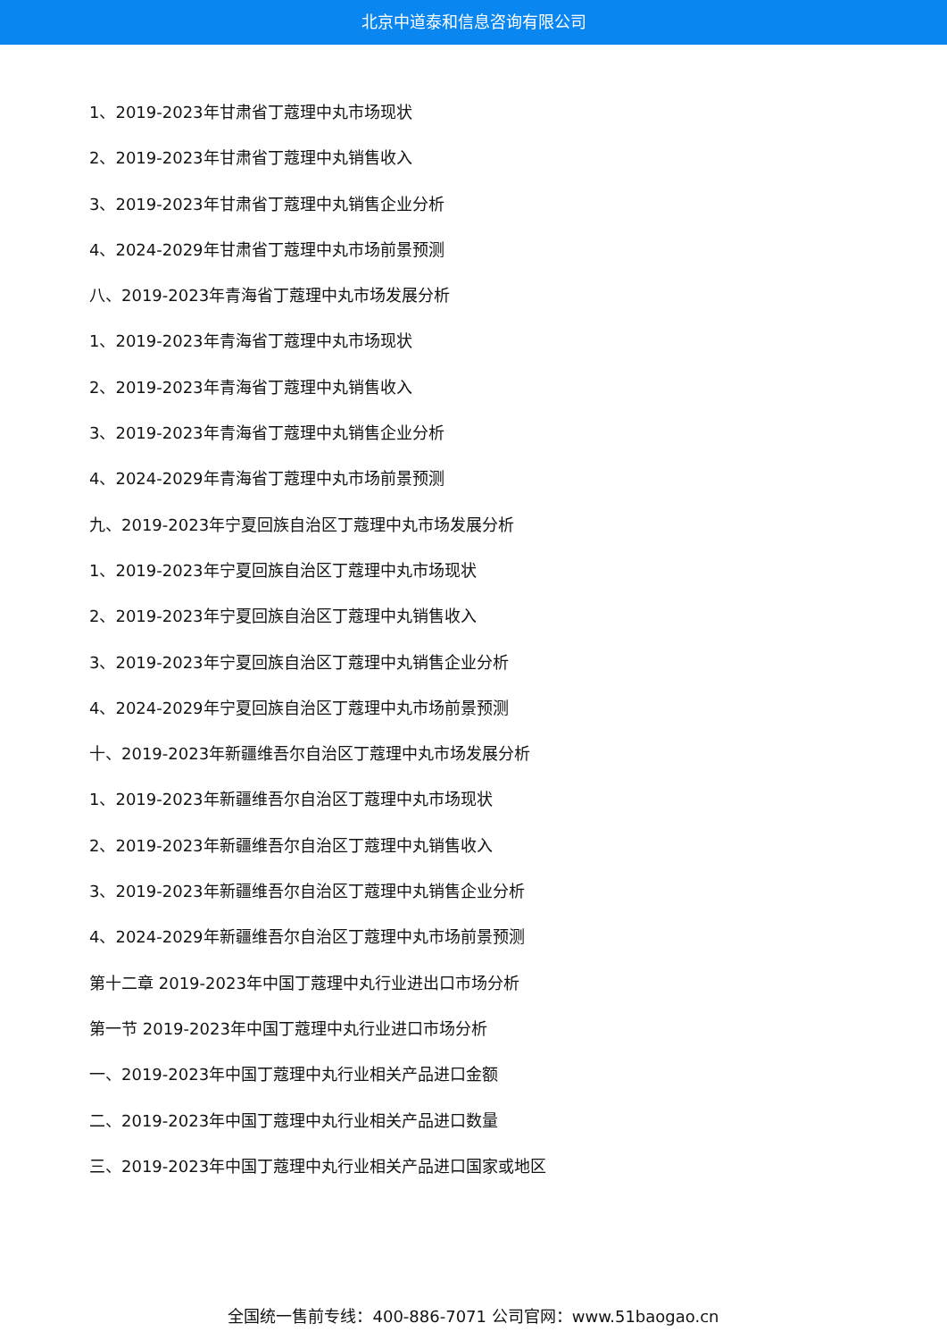北京中道泰和信息咨询有限公司
1、2019-2023年甘肃省丁蔻理中丸市场现状
2、2019-2023年甘肃省丁蔻理中丸销售收入
3、2019-2023年甘肃省丁蔻理中丸销售企业分析
4、2024-2029年甘肃省丁蔻理中丸市场前景预测
八、2019-2023年青海省丁蔻理中丸市场发展分析
1、2019-2023年青海省丁蔻理中丸市场现状
2、2019-2023年青海省丁蔻理中丸销售收入
3、2019-2023年青海省丁蔻理中丸销售企业分析
4、2024-2029年青海省丁蔻理中丸市场前景预测
九、2019-2023年宁夏回族自治区丁蔻理中丸市场发展分析
1、2019-2023年宁夏回族自治区丁蔻理中丸市场现状
2、2019-2023年宁夏回族自治区丁蔻理中丸销售收入
3、2019-2023年宁夏回族自治区丁蔻理中丸销售企业分析
4、2024-2029年宁夏回族自治区丁蔻理中丸市场前景预测
十、2019-2023年新疆维吾尔自治区丁蔻理中丸市场发展分析
1、2019-2023年新疆维吾尔自治区丁蔻理中丸市场现状
2、2019-2023年新疆维吾尔自治区丁蔻理中丸销售收入
3、2019-2023年新疆维吾尔自治区丁蔻理中丸销售企业分析
4、2024-2029年新疆维吾尔自治区丁蔻理中丸市场前景预测
第十二章 2019-2023年中国丁蔻理中丸行业进出口市场分析
第一节 2019-2023年中国丁蔻理中丸行业进口市场分析
一、2019-2023年中国丁蔻理中丸行业相关产品进口金额
二、2019-2023年中国丁蔻理中丸行业相关产品进口数量
三、2019-2023年中国丁蔻理中丸行业相关产品进口国家或地区
全国统一售前专线：400-886-7071 公司官网：www.51baogao.cn